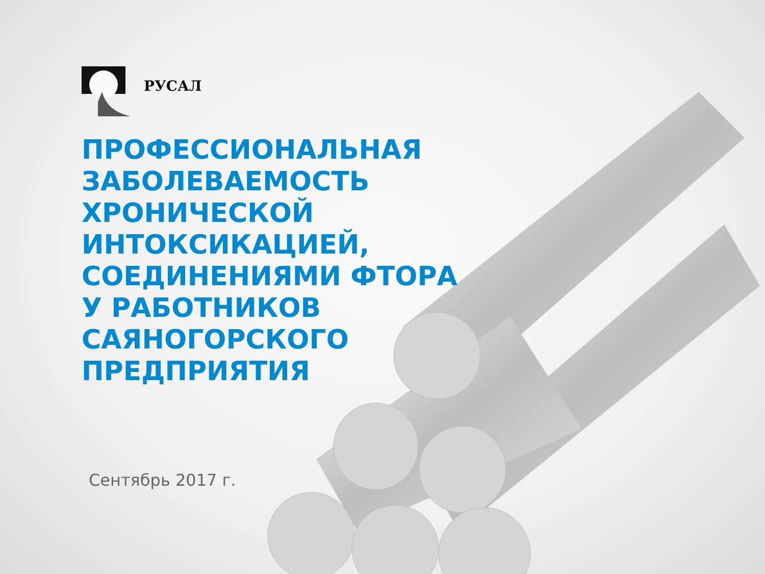РУСАЛ
ПРОФЕССИОНАЛЬНАЯ ЗАБОЛЕВАЕМОСТЬ ХРОНИЧЕСКОЙ ИНТОКСИКАЦИЕЙ, СОЕДИНЕНИЯМИ ФТОРА У РАБОТНИКОВ САЯНОГОРСКОГО ПРЕДПРИЯТИЯ
Сентябрь 2017 г.